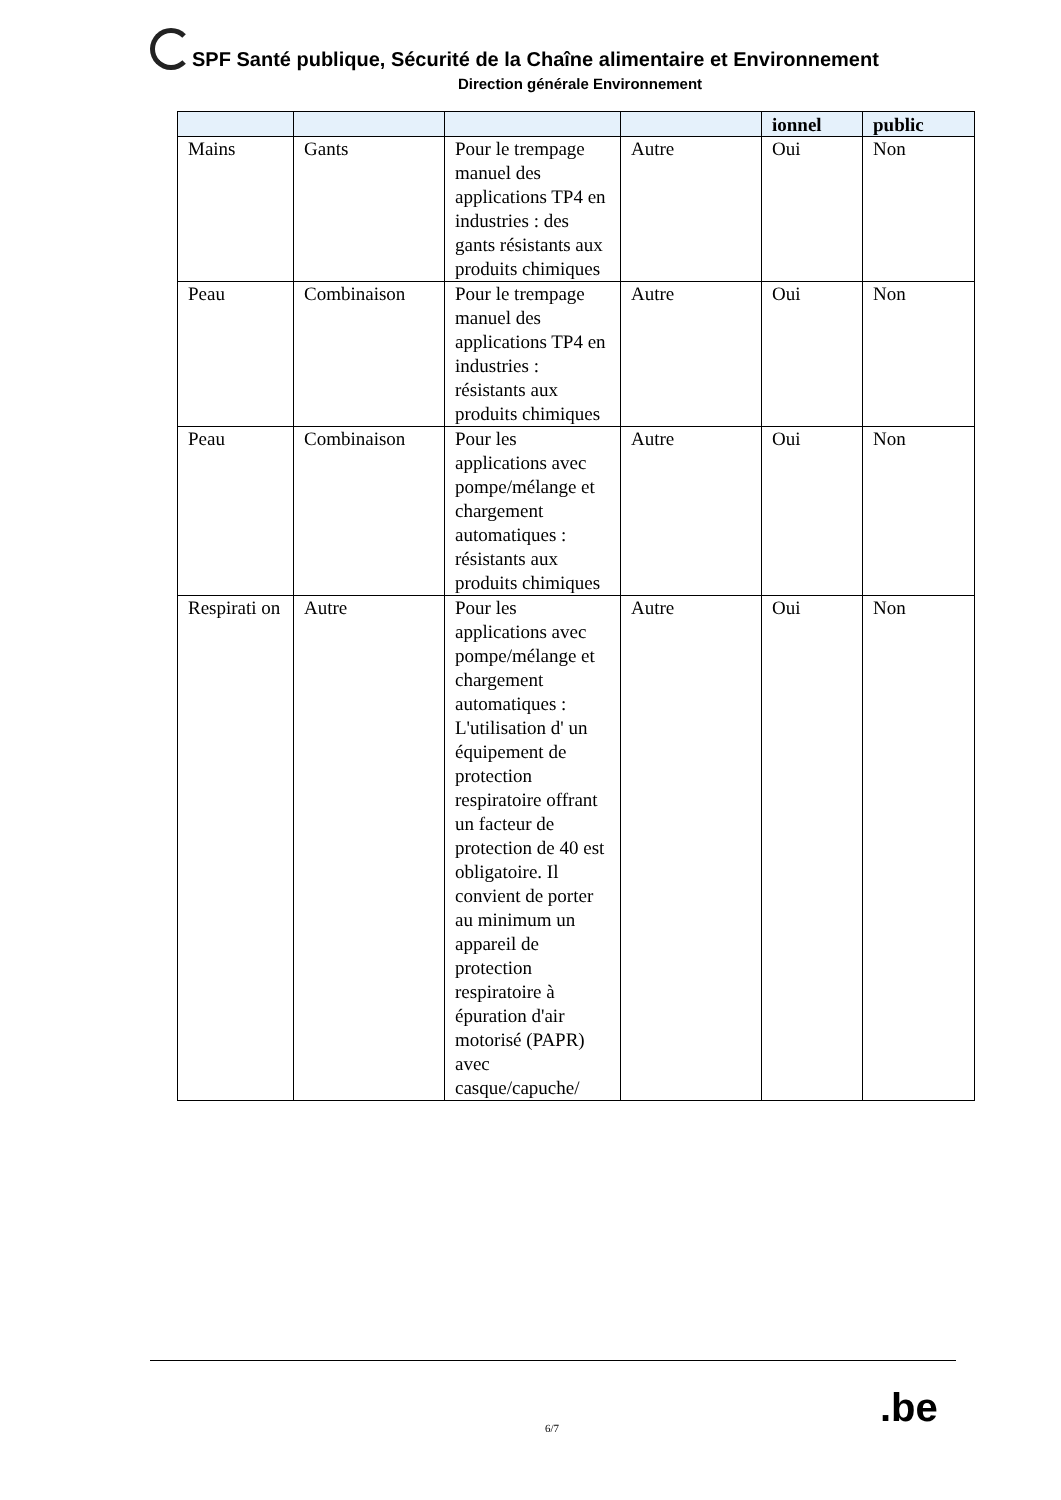SPF Santé publique, Sécurité de la Chaîne alimentaire et Environnement
Direction générale Environnement
| | | | | ionnel | public |
| --- | --- | --- | --- | --- | --- |
| Mains | Gants | Pour le trempage manuel des applications TP4 en industries : des gants résistants aux produits chimiques | Autre | Oui | Non |
| Peau | Combinaison | Pour le trempage manuel des applications TP4 en industries : résistants aux produits chimiques | Autre | Oui | Non |
| Peau | Combinaison | Pour les applications avec pompe/mélange et chargement automatiques : résistants aux produits chimiques | Autre | Oui | Non |
| Respirati on | Autre | Pour les applications avec pompe/mélange et chargement automatiques : L'utilisation d' un équipement de protection respiratoire offrant un facteur de protection de 40 est obligatoire. Il convient de porter au minimum un appareil de protection respiratoire à épuration d'air motorisé (PAPR) avec casque/capuche/ | Autre | Oui | Non |
6/7 .be